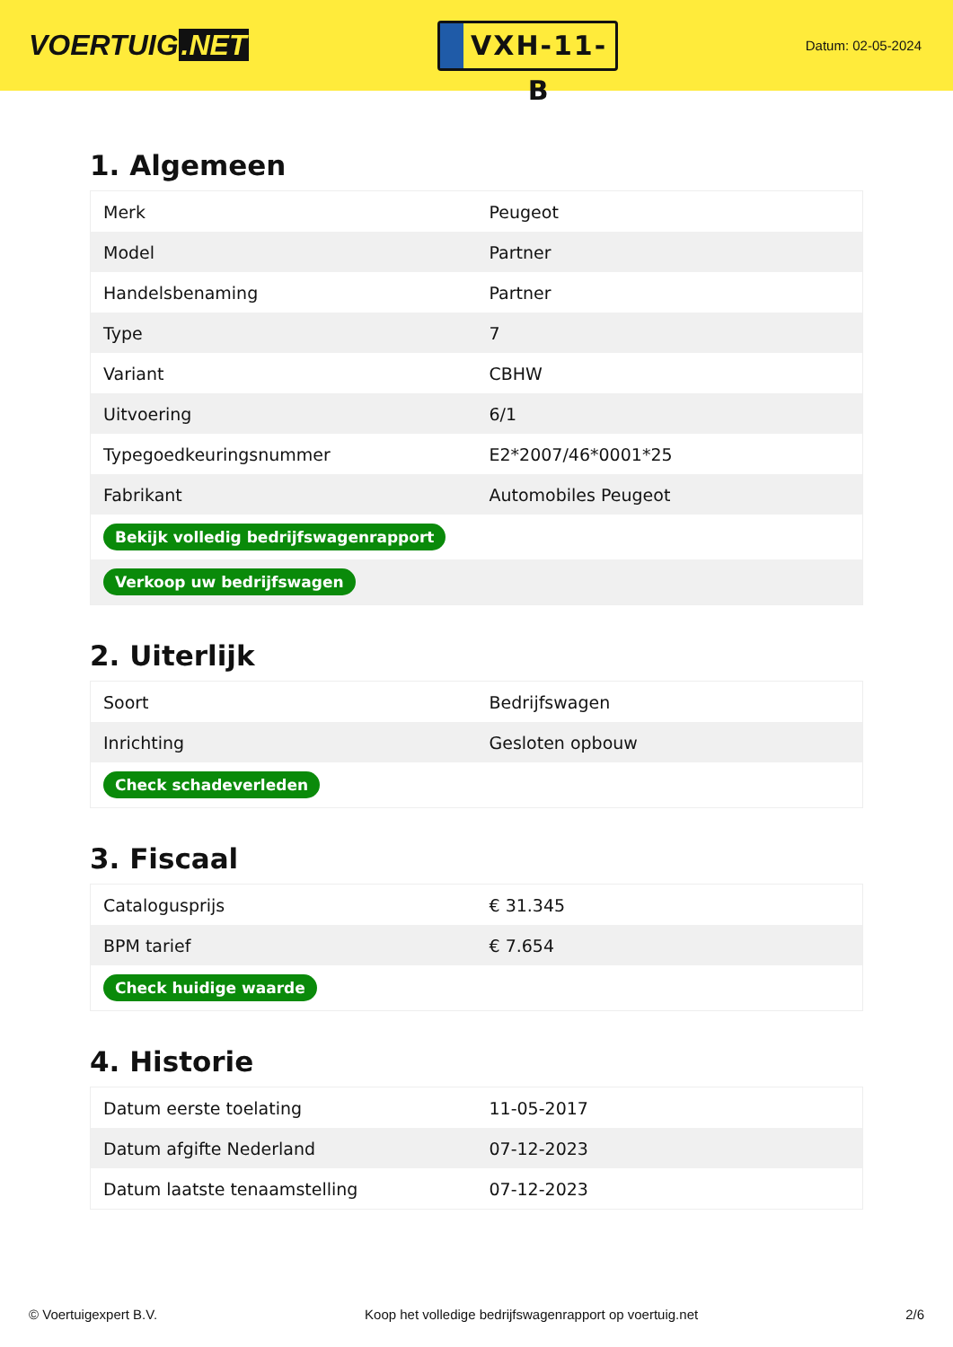VOERTUIG.NET
VXH-11-B
Datum: 02-05-2024
1. Algemeen
| Merk | Peugeot |
| Model | Partner |
| Handelsbenaming | Partner |
| Type | 7 |
| Variant | CBHW |
| Uitvoering | 6/1 |
| Typegoedkeuringsnummer | E2*2007/46*0001*25 |
| Fabrikant | Automobiles Peugeot |
| Bekijk volledig bedrijfswagenrapport | |
| Verkoop uw bedrijfswagen | |
2. Uiterlijk
| Soort | Bedrijfswagen |
| Inrichting | Gesloten opbouw |
| Check schadeverleden | |
3. Fiscaal
| Catalogusprijs | € 31.345 |
| BPM tarief | € 7.654 |
| Check huidige waarde | |
4. Historie
| Datum eerste toelating | 11-05-2017 |
| Datum afgifte Nederland | 07-12-2023 |
| Datum laatste tenaamstelling | 07-12-2023 |
© Voertuigexpert B.V. Koop het volledige bedrijfswagenrapport op voertuig.net 2/6